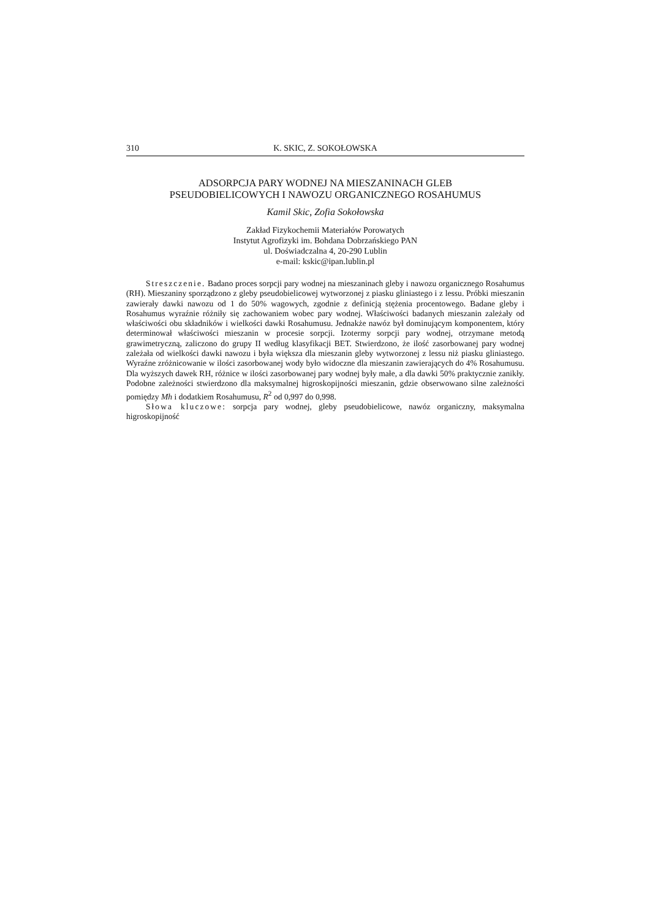310 K. SKIC, Z. SOKOŁOWSKA
ADSORPCJA PARY WODNEJ NA MIESZANINACH GLEB
PSEUDOBIELICOWYCH I NAWOZU ORGANICZNEGO ROSAHUMUS
Kamil Skic, Zofia Sokołowska
Zakład Fizykochemii Materiałów Porowatych
Instytut Agrofizyki im. Bohdana Dobrzańskiego PAN
ul. Doświadczalna 4, 20-290 Lublin
e-mail: kskic@ipan.lublin.pl
Streszczenie. Badano proces sorpcji pary wodnej na mieszaninach gleby i nawozu organicznego Rosahumus (RH). Mieszaniny sporządzono z gleby pseudobielicowej wytworzonej z piasku gliniastego i z lessu. Próbki mieszanin zawierały dawki nawozu od 1 do 50% wagowych, zgodnie z definicją stężenia procentowego. Badane gleby i Rosahumus wyraźnie różniły się zachowaniem wobec pary wodnej. Właściwości badanych mieszanin zależały od właściwości obu składników i wielkości dawki Rosahumusu. Jednakże nawóz był dominującym komponentem, który determinował właściwości mieszanin w procesie sorpcji. Izotermy sorpcji pary wodnej, otrzymane metodą grawimetryczną, zaliczono do grupy II według klasyfikacji BET. Stwierdzono, że ilość zasorbowanej pary wodnej zależała od wielkości dawki nawozu i była większa dla mieszanin gleby wytworzonej z lessu niż piasku gliniastego. Wyraźne zróżnicowanie w ilości zasorbowanej wody było widoczne dla mieszanin zawierających do 4% Rosahumusu. Dla wyższych dawek RH, różnice w ilości zasorbowanej pary wodnej były małe, a dla dawki 50% praktycznie zanikły. Podobne zależności stwierdzono dla maksymalnej higroskopijności mieszanin, gdzie obserwowano silne zależności pomiędzy Mh i dodatkiem Rosahumusu, R<sup>2</sup> od 0,997 do 0,998.
Słowa kluczowe: sorpcja pary wodnej, gleby pseudobielicowe, nawóz organiczny, maksymalna higroskopijność